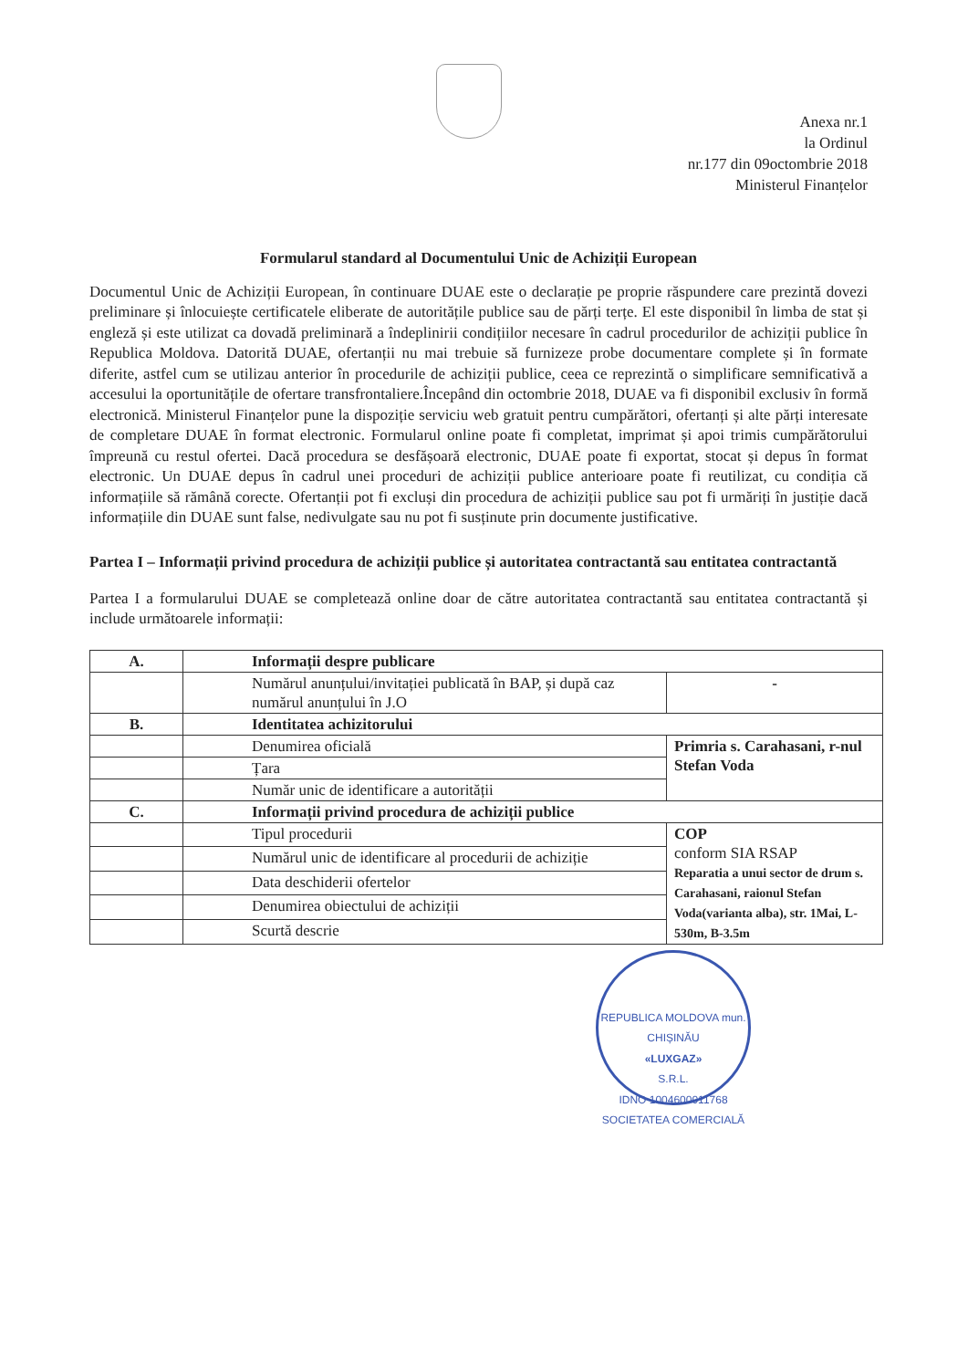Anexa nr.1
la Ordinul
nr.177 din 09octombrie 2018
Ministerul Finanțelor
Formularul standard al Documentului Unic de Achiziții European
Documentul Unic de Achiziții European, în continuare DUAE este o declarație pe proprie răspundere care prezintă dovezi preliminare și înlocuiește certificatele eliberate de autoritățile publice sau de părți terțe. El este disponibil în limba de stat și engleză și este utilizat ca dovadă preliminară a îndeplinirii condițiilor necesare în cadrul procedurilor de achiziții publice în Republica Moldova. Datorită DUAE, ofertanții nu mai trebuie să furnizeze probe documentare complete și în formate diferite, astfel cum se utilizau anterior în procedurile de achiziții publice, ceea ce reprezintă o simplificare semnificativă a accesului la oportunitățile de ofertare transfrontaliere.Începând din octombrie 2018, DUAE va fi disponibil exclusiv în formă electronică. Ministerul Finanțelor pune la dispoziție serviciu web gratuit pentru cumpărători, ofertanți și alte părți interesate de completare DUAE în format electronic. Formularul online poate fi completat, imprimat și apoi trimis cumpărătorului împreună cu restul ofertei. Dacă procedura se desfășoară electronic, DUAE poate fi exportat, stocat și depus în format electronic. Un DUAE depus în cadrul unei proceduri de achiziții publice anterioare poate fi reutilizat, cu condiția că informațiile să rămână corecte. Ofertanții pot fi excluși din procedura de achiziții publice sau pot fi urmăriți în justiție dacă informațiile din DUAE sunt false, nedivulgate sau nu pot fi susținute prin documente justificative.
Partea I – Informații privind procedura de achiziții publice și autoritatea contractantă sau entitatea contractantă
Partea I a formularului DUAE se completează online doar de către autoritatea contractantă sau entitatea contractantă și include următoarele informații:
| A. | Informații despre publicare | |
| | Numărul anunțului/invitației publicată în BAP, și după caz numărul anunțului în J.O | - |
| B. | Identitatea achizitorului | |
| | Denumirea oficială | Primria s. Carahasani, r-nul Stefan Voda |
| | Țara | |
| | Număr unic de identificare a autorității | |
| C. | Informații privind procedura de achiziții publice | |
| | Tipul procedurii | COP conform SIA RSAP Reparatia a unui sector de drum s. Carahasani, raionul Stefan Voda(varianta alba), str. 1Mai, L-530m, B-3.5m |
| | Numărul unic de identificare al procedurii de achiziție | |
| | Data deschiderii ofertelor | |
| | Denumirea obiectului de achiziții | |
| | Scurtă descrie | |
REPUBLICA MOLDOVA mun. CHIȘINĂU
«LUXGAZ»
S.R.L.
IDNO 1004600011768
SOCIETATEA COMERCIALĂ